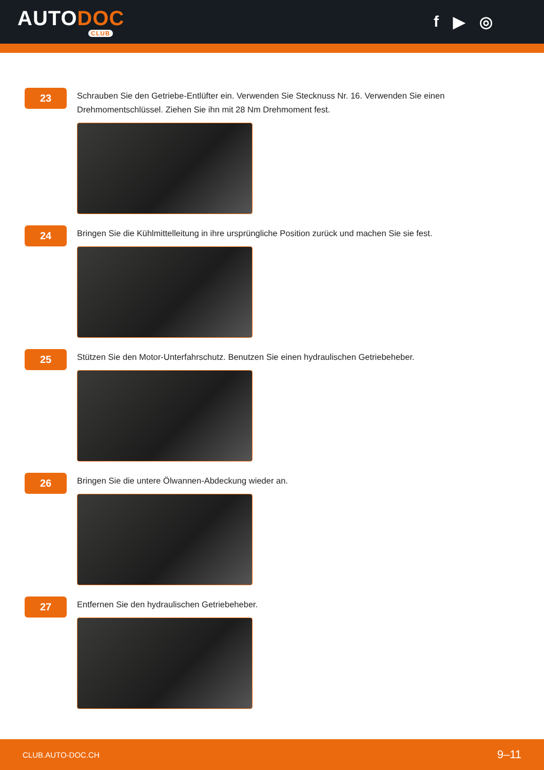AUTODOC
CLUB
f ▶ ◎
23
Schrauben Sie den Getriebe-Entlüfter ein. Verwenden Sie Stecknuss Nr. 16. Verwenden Sie einen Drehmomentschlüssel. Ziehen Sie ihn mit 28 Nm Drehmoment fest.
24
Bringen Sie die Kühlmittelleitung in ihre ursprüngliche Position zurück und machen Sie sie fest.
25
Stützen Sie den Motor-Unterfahrschutz. Benutzen Sie einen hydraulischen Getriebeheber.
26
Bringen Sie die untere Ölwannen-Abdeckung wieder an.
27
Entfernen Sie den hydraulischen Getriebeheber.
CLUB.AUTO-DOC.CH 9–11